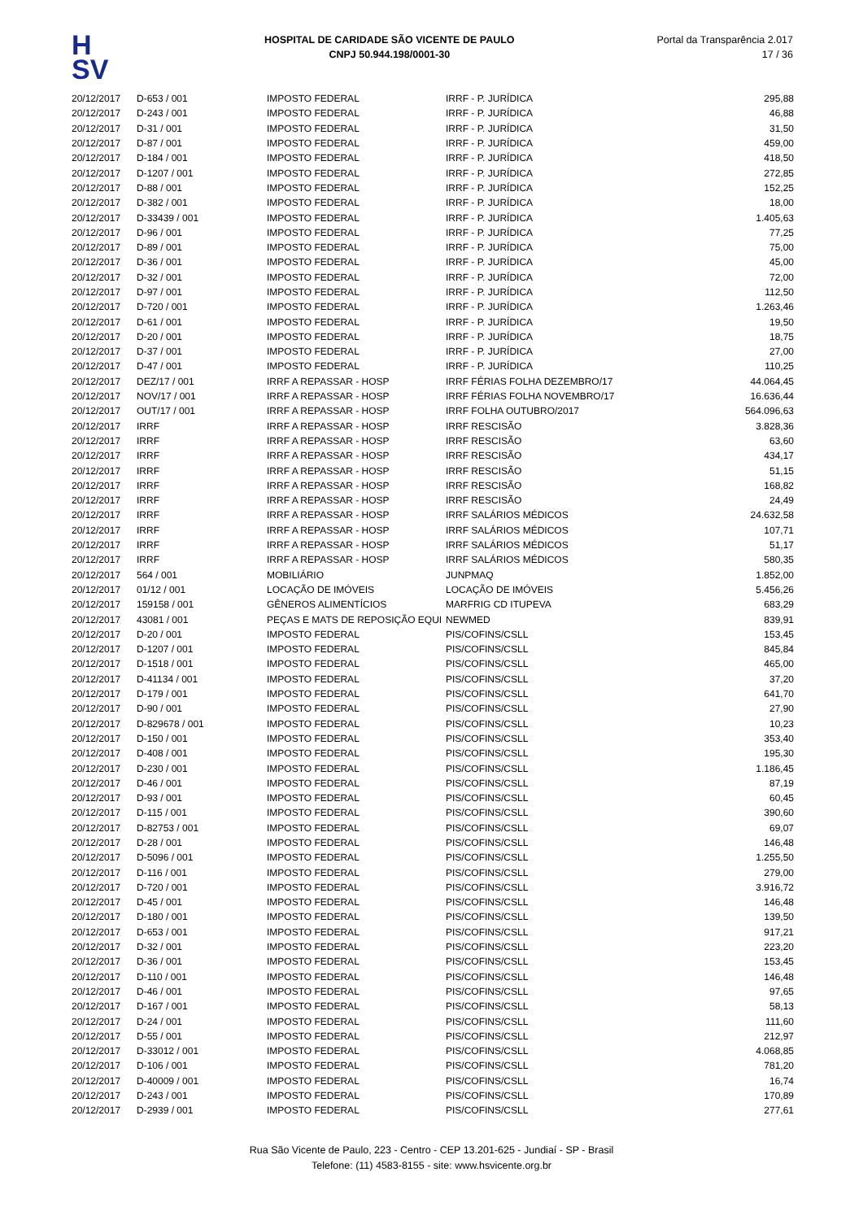H
SV
HOSPITAL DE CARIDADE SÃO VICENTE DE PAULO
CNPJ 50.944.198/0001-30
Portal da Transparência 2.017
17 / 36
| 20/12/2017 | D-653 / 001 | IMPOSTO FEDERAL | IRRF - P. JURÍDICA | 295,88 |
| 20/12/2017 | D-243 / 001 | IMPOSTO FEDERAL | IRRF - P. JURÍDICA | 46,88 |
| 20/12/2017 | D-31 / 001 | IMPOSTO FEDERAL | IRRF - P. JURÍDICA | 31,50 |
| 20/12/2017 | D-87 / 001 | IMPOSTO FEDERAL | IRRF - P. JURÍDICA | 459,00 |
| 20/12/2017 | D-184 / 001 | IMPOSTO FEDERAL | IRRF - P. JURÍDICA | 418,50 |
| 20/12/2017 | D-1207 / 001 | IMPOSTO FEDERAL | IRRF - P. JURÍDICA | 272,85 |
| 20/12/2017 | D-88 / 001 | IMPOSTO FEDERAL | IRRF - P. JURÍDICA | 152,25 |
| 20/12/2017 | D-382 / 001 | IMPOSTO FEDERAL | IRRF - P. JURÍDICA | 18,00 |
| 20/12/2017 | D-33439 / 001 | IMPOSTO FEDERAL | IRRF - P. JURÍDICA | 1.405,63 |
| 20/12/2017 | D-96 / 001 | IMPOSTO FEDERAL | IRRF - P. JURÍDICA | 77,25 |
| 20/12/2017 | D-89 / 001 | IMPOSTO FEDERAL | IRRF - P. JURÍDICA | 75,00 |
| 20/12/2017 | D-36 / 001 | IMPOSTO FEDERAL | IRRF - P. JURÍDICA | 45,00 |
| 20/12/2017 | D-32 / 001 | IMPOSTO FEDERAL | IRRF - P. JURÍDICA | 72,00 |
| 20/12/2017 | D-97 / 001 | IMPOSTO FEDERAL | IRRF - P. JURÍDICA | 112,50 |
| 20/12/2017 | D-720 / 001 | IMPOSTO FEDERAL | IRRF - P. JURÍDICA | 1.263,46 |
| 20/12/2017 | D-61 / 001 | IMPOSTO FEDERAL | IRRF - P. JURÍDICA | 19,50 |
| 20/12/2017 | D-20 / 001 | IMPOSTO FEDERAL | IRRF - P. JURÍDICA | 18,75 |
| 20/12/2017 | D-37 / 001 | IMPOSTO FEDERAL | IRRF - P. JURÍDICA | 27,00 |
| 20/12/2017 | D-47 / 001 | IMPOSTO FEDERAL | IRRF - P. JURÍDICA | 110,25 |
| 20/12/2017 | DEZ/17 / 001 | IRRF A REPASSAR - HOSP | IRRF FÉRIAS FOLHA DEZEMBRO/17 | 44.064,45 |
| 20/12/2017 | NOV/17 / 001 | IRRF A REPASSAR - HOSP | IRRF FÉRIAS FOLHA NOVEMBRO/17 | 16.636,44 |
| 20/12/2017 | OUT/17 / 001 | IRRF A REPASSAR - HOSP | IRRF FOLHA OUTUBRO/2017 | 564.096,63 |
| 20/12/2017 | IRRF | IRRF A REPASSAR - HOSP | IRRF RESCISÃO | 3.828,36 |
| 20/12/2017 | IRRF | IRRF A REPASSAR - HOSP | IRRF RESCISÃO | 63,60 |
| 20/12/2017 | IRRF | IRRF A REPASSAR - HOSP | IRRF RESCISÃO | 434,17 |
| 20/12/2017 | IRRF | IRRF A REPASSAR - HOSP | IRRF RESCISÃO | 51,15 |
| 20/12/2017 | IRRF | IRRF A REPASSAR - HOSP | IRRF RESCISÃO | 168,82 |
| 20/12/2017 | IRRF | IRRF A REPASSAR - HOSP | IRRF RESCISÃO | 24,49 |
| 20/12/2017 | IRRF | IRRF A REPASSAR - HOSP | IRRF SALÁRIOS MÉDICOS | 24.632,58 |
| 20/12/2017 | IRRF | IRRF A REPASSAR - HOSP | IRRF SALÁRIOS MÉDICOS | 107,71 |
| 20/12/2017 | IRRF | IRRF A REPASSAR - HOSP | IRRF SALÁRIOS MÉDICOS | 51,17 |
| 20/12/2017 | IRRF | IRRF A REPASSAR - HOSP | IRRF SALÁRIOS MÉDICOS | 580,35 |
| 20/12/2017 | 564 / 001 | MOBILIÁRIO | JUNPMAQ | 1.852,00 |
| 20/12/2017 | 01/12 / 001 | LOCAÇÃO DE IMÓVEIS | LOCAÇÃO DE IMÓVEIS | 5.456,26 |
| 20/12/2017 | 159158 / 001 | GÊNEROS ALIMENTÍCIOS | MARFRIG CD ITUPEVA | 683,29 |
| 20/12/2017 | 43081 / 001 | PEÇAS E MATS DE REPOSIÇÃO EQUI | NEWMED | 839,91 |
| 20/12/2017 | D-20 / 001 | IMPOSTO FEDERAL | PIS/COFINS/CSLL | 153,45 |
| 20/12/2017 | D-1207 / 001 | IMPOSTO FEDERAL | PIS/COFINS/CSLL | 845,84 |
| 20/12/2017 | D-1518 / 001 | IMPOSTO FEDERAL | PIS/COFINS/CSLL | 465,00 |
| 20/12/2017 | D-41134 / 001 | IMPOSTO FEDERAL | PIS/COFINS/CSLL | 37,20 |
| 20/12/2017 | D-179 / 001 | IMPOSTO FEDERAL | PIS/COFINS/CSLL | 641,70 |
| 20/12/2017 | D-90 / 001 | IMPOSTO FEDERAL | PIS/COFINS/CSLL | 27,90 |
| 20/12/2017 | D-829678 / 001 | IMPOSTO FEDERAL | PIS/COFINS/CSLL | 10,23 |
| 20/12/2017 | D-150 / 001 | IMPOSTO FEDERAL | PIS/COFINS/CSLL | 353,40 |
| 20/12/2017 | D-408 / 001 | IMPOSTO FEDERAL | PIS/COFINS/CSLL | 195,30 |
| 20/12/2017 | D-230 / 001 | IMPOSTO FEDERAL | PIS/COFINS/CSLL | 1.186,45 |
| 20/12/2017 | D-46 / 001 | IMPOSTO FEDERAL | PIS/COFINS/CSLL | 87,19 |
| 20/12/2017 | D-93 / 001 | IMPOSTO FEDERAL | PIS/COFINS/CSLL | 60,45 |
| 20/12/2017 | D-115 / 001 | IMPOSTO FEDERAL | PIS/COFINS/CSLL | 390,60 |
| 20/12/2017 | D-82753 / 001 | IMPOSTO FEDERAL | PIS/COFINS/CSLL | 69,07 |
| 20/12/2017 | D-28 / 001 | IMPOSTO FEDERAL | PIS/COFINS/CSLL | 146,48 |
| 20/12/2017 | D-5096 / 001 | IMPOSTO FEDERAL | PIS/COFINS/CSLL | 1.255,50 |
| 20/12/2017 | D-116 / 001 | IMPOSTO FEDERAL | PIS/COFINS/CSLL | 279,00 |
| 20/12/2017 | D-720 / 001 | IMPOSTO FEDERAL | PIS/COFINS/CSLL | 3.916,72 |
| 20/12/2017 | D-45 / 001 | IMPOSTO FEDERAL | PIS/COFINS/CSLL | 146,48 |
| 20/12/2017 | D-180 / 001 | IMPOSTO FEDERAL | PIS/COFINS/CSLL | 139,50 |
| 20/12/2017 | D-653 / 001 | IMPOSTO FEDERAL | PIS/COFINS/CSLL | 917,21 |
| 20/12/2017 | D-32 / 001 | IMPOSTO FEDERAL | PIS/COFINS/CSLL | 223,20 |
| 20/12/2017 | D-36 / 001 | IMPOSTO FEDERAL | PIS/COFINS/CSLL | 153,45 |
| 20/12/2017 | D-110 / 001 | IMPOSTO FEDERAL | PIS/COFINS/CSLL | 146,48 |
| 20/12/2017 | D-46 / 001 | IMPOSTO FEDERAL | PIS/COFINS/CSLL | 97,65 |
| 20/12/2017 | D-167 / 001 | IMPOSTO FEDERAL | PIS/COFINS/CSLL | 58,13 |
| 20/12/2017 | D-24 / 001 | IMPOSTO FEDERAL | PIS/COFINS/CSLL | 111,60 |
| 20/12/2017 | D-55 / 001 | IMPOSTO FEDERAL | PIS/COFINS/CSLL | 212,97 |
| 20/12/2017 | D-33012 / 001 | IMPOSTO FEDERAL | PIS/COFINS/CSLL | 4.068,85 |
| 20/12/2017 | D-106 / 001 | IMPOSTO FEDERAL | PIS/COFINS/CSLL | 781,20 |
| 20/12/2017 | D-40009 / 001 | IMPOSTO FEDERAL | PIS/COFINS/CSLL | 16,74 |
| 20/12/2017 | D-243 / 001 | IMPOSTO FEDERAL | PIS/COFINS/CSLL | 170,89 |
| 20/12/2017 | D-2939 / 001 | IMPOSTO FEDERAL | PIS/COFINS/CSLL | 277,61 |
Rua São Vicente de Paulo, 223 - Centro - CEP 13.201-625 - Jundiaí - SP - Brasil
Telefone: (11) 4583-8155 - site: www.hsvicente.org.br